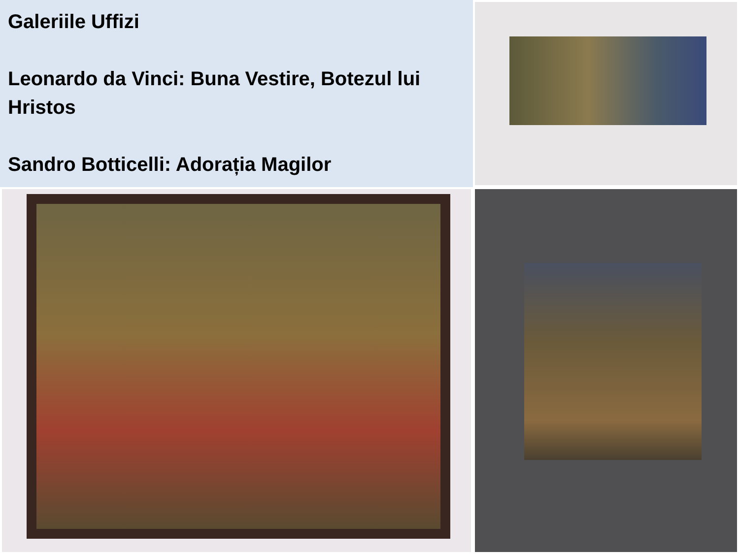Galeriile Uffizi
Leonardo da Vinci: Buna Vestire, Botezul lui Hristos
Sandro Botticelli: Adorația Magilor